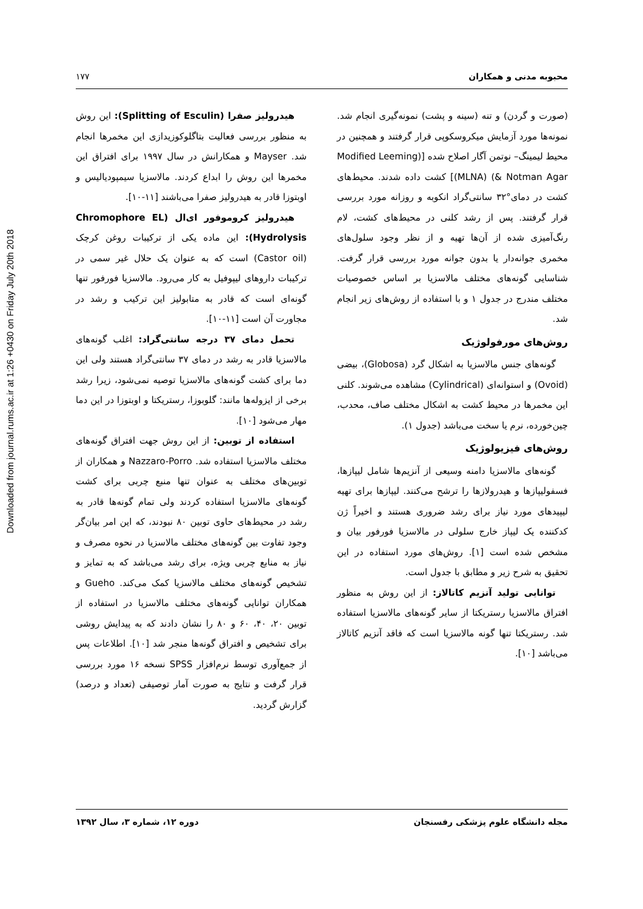Downloaded from journal.rums.ac.ir at 1:26 +0430 on Friday July 20th 2018
محبوبه مدنی و همکاران ۱۷۷
(صورت و گردن) و تنه (سینه و پشت) نمونه‌گیری انجام شد. نمونه‌ها مورد آزمایش میکروسکوپی قرار گرفتند و همچنین در محیط لیمینگ– نوتمن آگار اصلاح شده [(Modified Leeming & Notman Agar) (MLNA)] کشت داده شدند. محیط‌های کشت در دمای°۳۲ سانتی‌گراد انکوبه و روزانه مورد بررسی قرار گرفتند. پس از رشد کلنی در محیط‌های کشت، لام رنگ‌آمیزی شده از آن‌ها تهیه و از نظر وجود سلول‌های مخمری جوانه‌دار یا بدون جوانه مورد بررسی قرار گرفت. شناسایی گونه‌های مختلف مالاسزیا بر اساس خصوصیات مختلف مندرج در جدول ۱ و با استفاده از روش‌های زیر انجام شد.
روش‌های مورفولوژیک
گونه‌های جنس مالاسزیا به اشکال گرد (Globosa)، بیضی (Ovoid) و استوانه‌ای (Cylindrical) مشاهده می‌شوند. کلنی این مخمرها در محیط کشت به اشکال مختلف صاف، محدب، چین‌خورده، نرم یا سخت می‌باشد (جدول ۱).
روش‌های فیزیولوژیک
گونه‌های مالاسزیا دامنه وسیعی از آنزیم‌ها شامل لیپازها، فسفولیپازها و هیدرولازها را ترشح می‌کنند. لیپازها برای تهیه لیپیدهای مورد نیاز برای رشد ضروری هستند و اخیراً ژن کدکننده یک لیپاز خارج سلولی در مالاسزیا فورفور بیان و مشخص شده است [۱]. روش‌های مورد استفاده در این تحقیق به شرح زیر و مطابق با جدول است.
توانایی تولید آنزیم کاتالاز: از این روش به منظور افتراق مالاسزیا رستریکتا از سایر گونه‌های مالاسزیا استفاده شد. رستریکتا تنها گونه مالاسزیا است که فاقد آنزیم کاتالاز می‌باشد [۱۰].
هیدرولیز صفرا (Splitting of Esculin): این روش به منظور بررسی فعالیت بتاگلوکوزیدازی این مخمرها انجام شد. Mayser و همکارانش در سال ۱۹۹۷ برای افتراق این مخمرها این روش را ابداع کردند. مالاسزیا سیمپودیالیس و اوبتوزا قادر به هیدرولیز صفرا می‌باشند [۱۱-۱۰].
هیدرولیز کروموفور ای‌ال (Chromophore EL Hydrolysis): این ماده یکی از ترکیبات روغن کرچک (Castor oil) است که به عنوان یک حلال غیر سمی در ترکیبات داروهای لیپوفیل به کار می‌رود. مالاسزیا فورفور تنها گونه‌ای است که قادر به متابولیز این ترکیب و رشد در مجاورت آن است [۱۱-۱۰].
تحمل دمای ۳۷ درجه سانتی‌گراد: اغلب گونه‌های مالاسزیا قادر به رشد در دمای ۳۷ سانتی‌گراد هستند ولی این دما برای کشت گونه‌های مالاسزیا توصیه نمی‌شود، زیرا رشد برخی از ایزوله‌ها مانند: گلوبوزا، رستریکتا و اوبتوزا در این دما مهار می‌شود [۱۰].
استفاده از توبین: از این روش جهت افتراق گونه‌های مختلف مالاسزیا استفاده شد. Nazzaro-Porro و همکاران از توبین‌های مختلف به عنوان تنها منبع چربی برای کشت گونه‌های مالاسزیا استفاده کردند ولی تمام گونه‌ها قادر به رشد در محیط‌های حاوی توبین ۸۰ نبودند، که این امر بیان‌گر وجود تفاوت بین گونه‌های مختلف مالاسزیا در نحوه مصرف و نیاز به منابع چربی ویژه، برای رشد می‌باشد که به تمایز و تشخیص گونه‌های مختلف مالاسزیا کمک می‌کند. Gueho و همکاران توانایی گونه‌های مختلف مالاسزیا در استفاده از توبین ۲۰، ۴۰، ۶۰ و ۸۰ را نشان دادند که به پیدایش روشی برای تشخیص و افتراق گونه‌ها منجر شد [۱۰]. اطلاعات پس از جمع‌آوری توسط نرم‌افزار SPSS نسخه ۱۶ مورد بررسی قرار گرفت و نتایج به صورت آمار توصیفی (تعداد و درصد) گزارش گردید.
مجله دانشگاه علوم پزشکی رفسنجان دوره ۱۲، شماره ۳، سال ۱۳۹۲